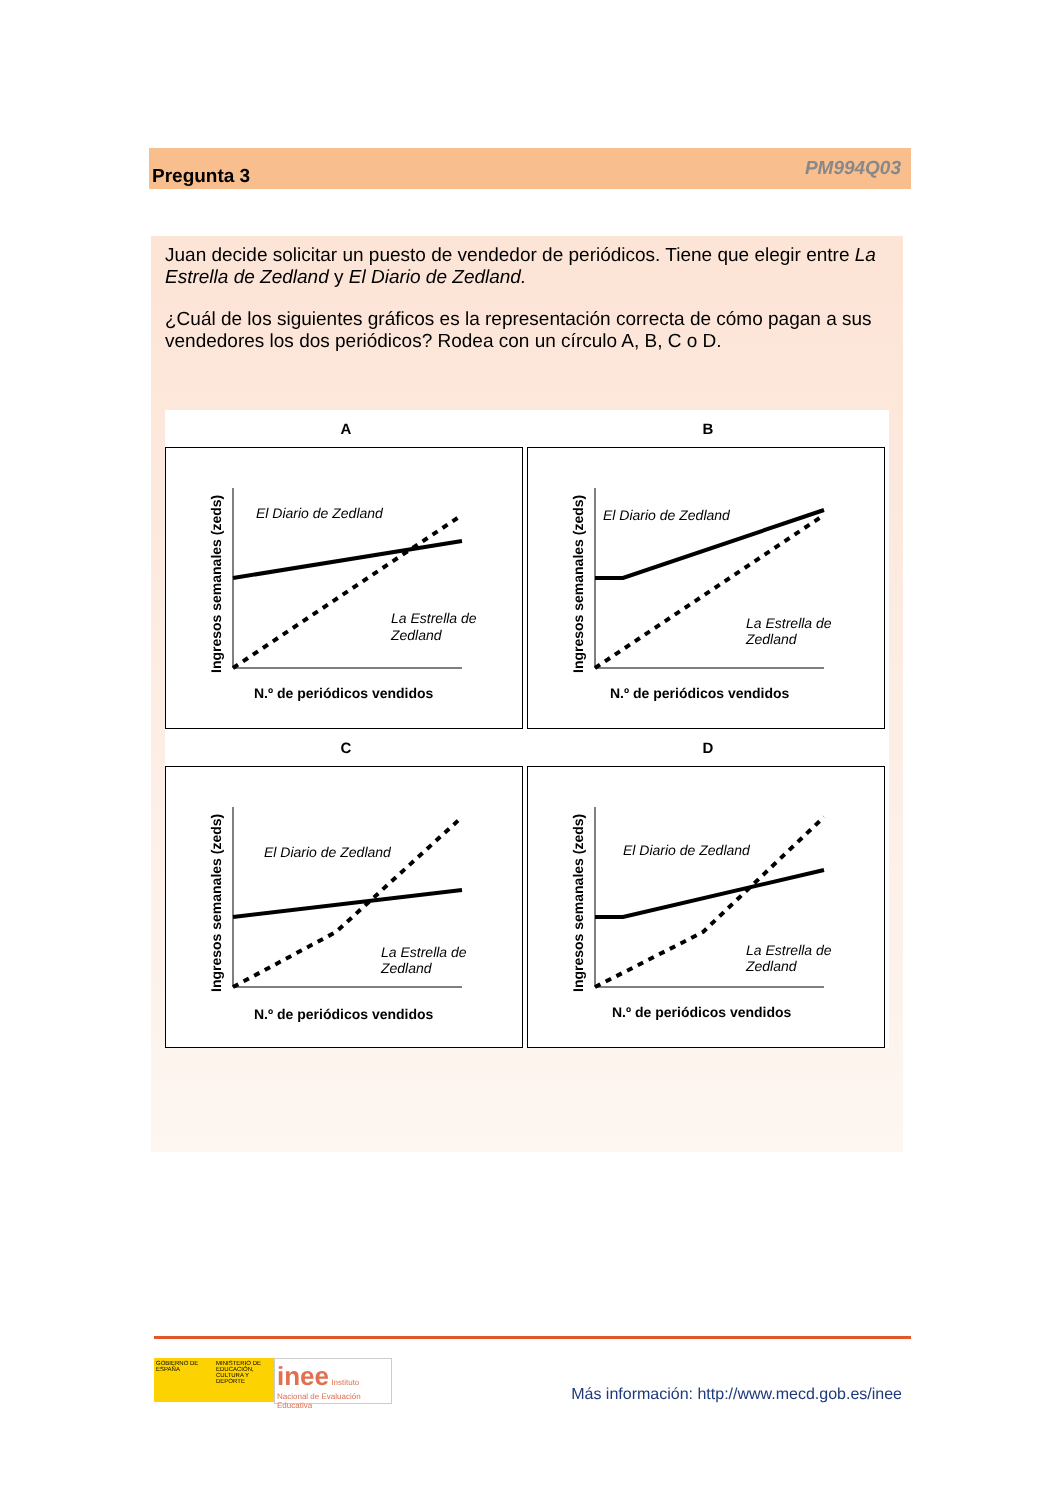Pregunta 3 PM994Q03
Juan decide solicitar un puesto de vendedor de periódicos. Tiene que elegir entre La Estrella de Zedland y El Diario de Zedland.
¿Cuál de los siguientes gráficos es la representación correcta de cómo pagan a sus vendedores los dos periódicos? Rodea con un círculo A, B, C o D.
A
El Diario de Zedland
La Estrella de
Zedland
N.º de periódicos vendidos
Ingresos semanales (zeds)
B
El Diario de Zedland
La Estrella de
Zedland
N.º de periódicos vendidos
Ingresos semanales (zeds)
C
El Diario de Zedland
La Estrella de
Zedland
N.º de periódicos vendidos
Ingresos semanales (zeds)
D
El Diario de Zedland
La Estrella de
Zedland
N.º de periódicos vendidos
Ingresos semanales (zeds)
GOBIERNO DE ESPAÑA
MINISTERIO DE EDUCACIÓN, CULTURA Y DEPORTE
inee Instituto Nacional de Evaluación Educativa
Más información: http://www.mecd.gob.es/inee